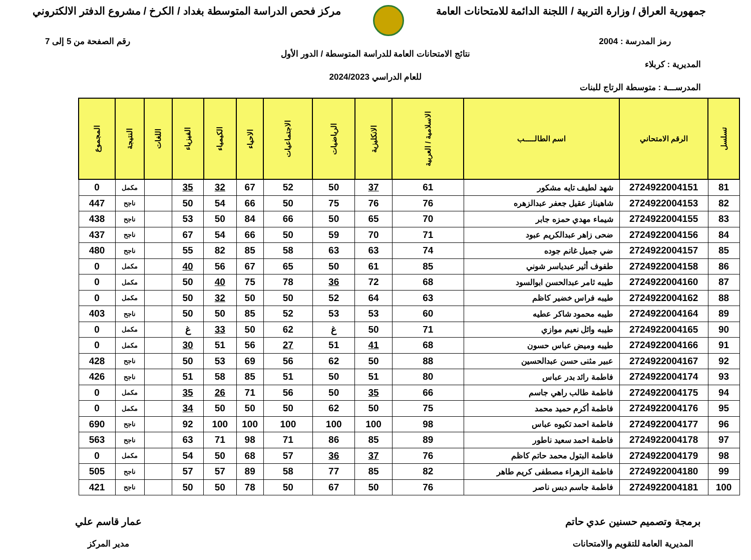جمهورية العراق / وزارة التربية / اللجنة الدائمة للامتحانات العامة
مركز فحص الدراسة المتوسطة بغداد / الكرخ / مشروع الدفتر الالكتروني
رمز المدرسة : 2004 رقم الصفحة من 5 إلى 7
نتائج الامتحانات العامة للدراسة المتوسطة / الدور الأول
المديرية : كربلاء
للعام الدراسي 2024/2023
المدرســـة : متوسطة الرتاج للبنات
| تسلسل | الرقم الامتحاني | اسم الطالـــــب | الاسلامية / العربية | الانكليزية | الرياضيات | الاجتماعيات | الاحياء | الكيمياء | الفيزياء | اللغات | النتيجة | المجموع |
| --- | --- | --- | --- | --- | --- | --- | --- | --- | --- | --- | --- | --- |
| 81 | 2724922004151 | شهد لطيف تايه مشكور | 61 | 37 | 50 | 52 | 67 | 32 | 35 | | مكمل | 0 |
| 82 | 2724922004153 | شاهيناز عقيل جعفر عبدالزهره | 76 | 76 | 75 | 50 | 66 | 54 | 50 | | ناجح | 447 |
| 83 | 2724922004155 | شيماء مهدي حمزه جابر | 70 | 65 | 50 | 66 | 84 | 50 | 53 | | ناجح | 438 |
| 84 | 2724922004156 | ضحى زاهر عبدالكريم عبود | 71 | 70 | 59 | 50 | 66 | 54 | 67 | | ناجح | 437 |
| 85 | 2724922004157 | ضي جميل غانم جوده | 74 | 63 | 63 | 58 | 85 | 82 | 55 | | ناجح | 480 |
| 86 | 2724922004158 | طفوف أثير عبدياسر شوني | 85 | 61 | 50 | 65 | 67 | 56 | 40 | | مكمل | 0 |
| 87 | 2724922004160 | طيبه ثامر عبدالحسن ابوالسود | 68 | 72 | 36 | 78 | 75 | 40 | 50 | | مكمل | 0 |
| 88 | 2724922004162 | طيبه فراس خضير كاظم | 63 | 64 | 52 | 50 | 50 | 32 | 50 | | مكمل | 0 |
| 89 | 2724922004164 | طيبه محمود شاكر عطيه | 60 | 53 | 53 | 52 | 85 | 50 | 50 | | ناجح | 403 |
| 90 | 2724922004165 | طيبه وائل نعيم موازي | 71 | 50 | غ | 62 | 50 | 33 | غ | | مكمل | 0 |
| 91 | 2724922004166 | طيبه وميض عباس حسون | 68 | 41 | 51 | 27 | 56 | 51 | 30 | | مكمل | 0 |
| 92 | 2724922004167 | عبير مثنى حسن عبدالحسين | 88 | 50 | 62 | 56 | 69 | 53 | 50 | | ناجح | 428 |
| 93 | 2724922004174 | فاطمة رائد بدر عباس | 80 | 51 | 50 | 51 | 85 | 58 | 51 | | ناجح | 426 |
| 94 | 2724922004175 | فاطمة طالب راهي جاسم | 66 | 35 | 50 | 56 | 71 | 26 | 35 | | مكمل | 0 |
| 95 | 2724922004176 | فاطمة أكرم حميد محمد | 75 | 50 | 62 | 50 | 50 | 50 | 34 | | مكمل | 0 |
| 96 | 2724922004177 | فاطمة احمد تكيوه عباس | 98 | 100 | 100 | 100 | 100 | 100 | 92 | | ناجح | 690 |
| 97 | 2724922004178 | فاطمة احمد سعيد ناطور | 89 | 85 | 86 | 71 | 98 | 71 | 63 | | ناجح | 563 |
| 98 | 2724922004179 | فاطمة البتول محمد حاتم كاظم | 76 | 37 | 36 | 57 | 68 | 50 | 54 | | مكمل | 0 |
| 99 | 2724922004180 | فاطمة الزهراء مصطفى كريم طاهر | 82 | 85 | 77 | 58 | 89 | 57 | 57 | | ناجح | 505 |
| 100 | 2724922004181 | فاطمة جاسم دبس ناصر | 76 | 50 | 67 | 50 | 78 | 50 | 50 | | ناجح | 421 |
برمجة وتصميم حسنين عدي حاتم
المديرية العامة للتقويم والامتحانات
عمار قاسم علي
مدير المركز